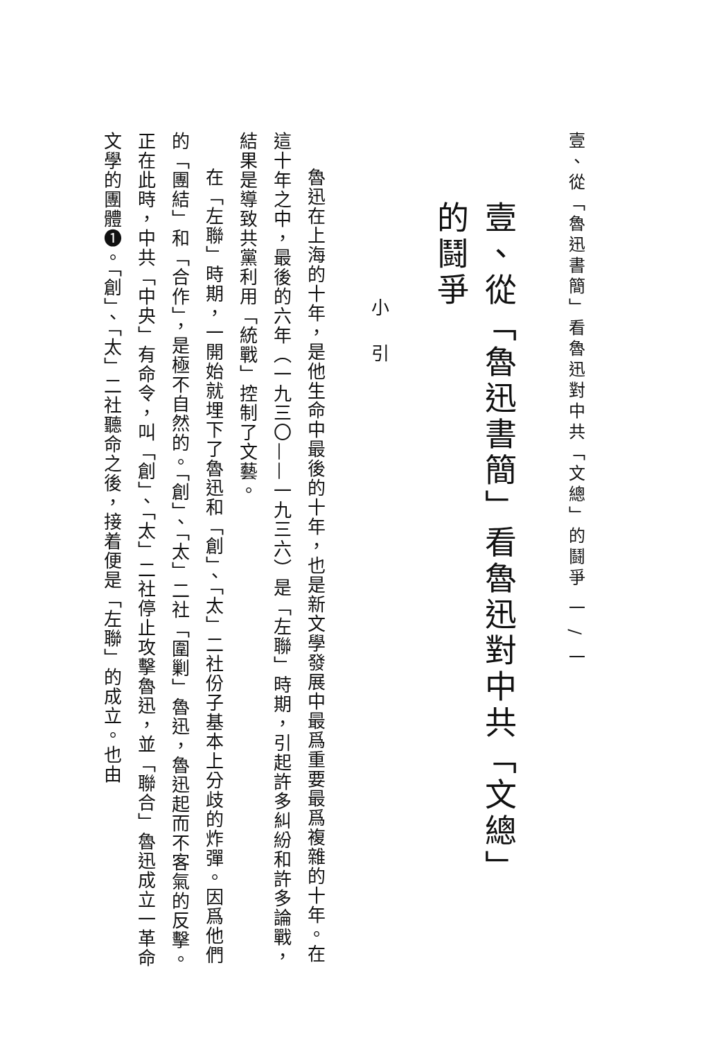壹、從「魯迅書簡」看魯迅對中共「文總」的鬪爭 一 / 一
壹、從「魯迅書簡」看魯迅對中共「文總」
的鬪爭
小引
魯迅在上海的十年，是他生命中最後的十年，也是新文學發展中最爲重要最爲複雜的十年。在這十年之中，最後的六年（一九三〇——一九三六）是「左聯」時期，引起許多糾紛和許多論戰，結果是導致共黨利用「統戰」控制了文藝。
在「左聯」時期，一開始就埋下了魯迅和「創」、「太」二社份子基本上分歧的炸彈。因爲他們的「團結」和「合作」，是極不自然的。「創」、「太」二社「圍剿」魯迅，魯迅起而不客氣的反擊。正在此時，中共「中央」有命令，叫「創」、「太」二社停止攻擊魯迅，並「聯合」魯迅成立一革命文學的團體❶。「創」、「太」二社聽命之後，接着便是「左聯」的成立。也由